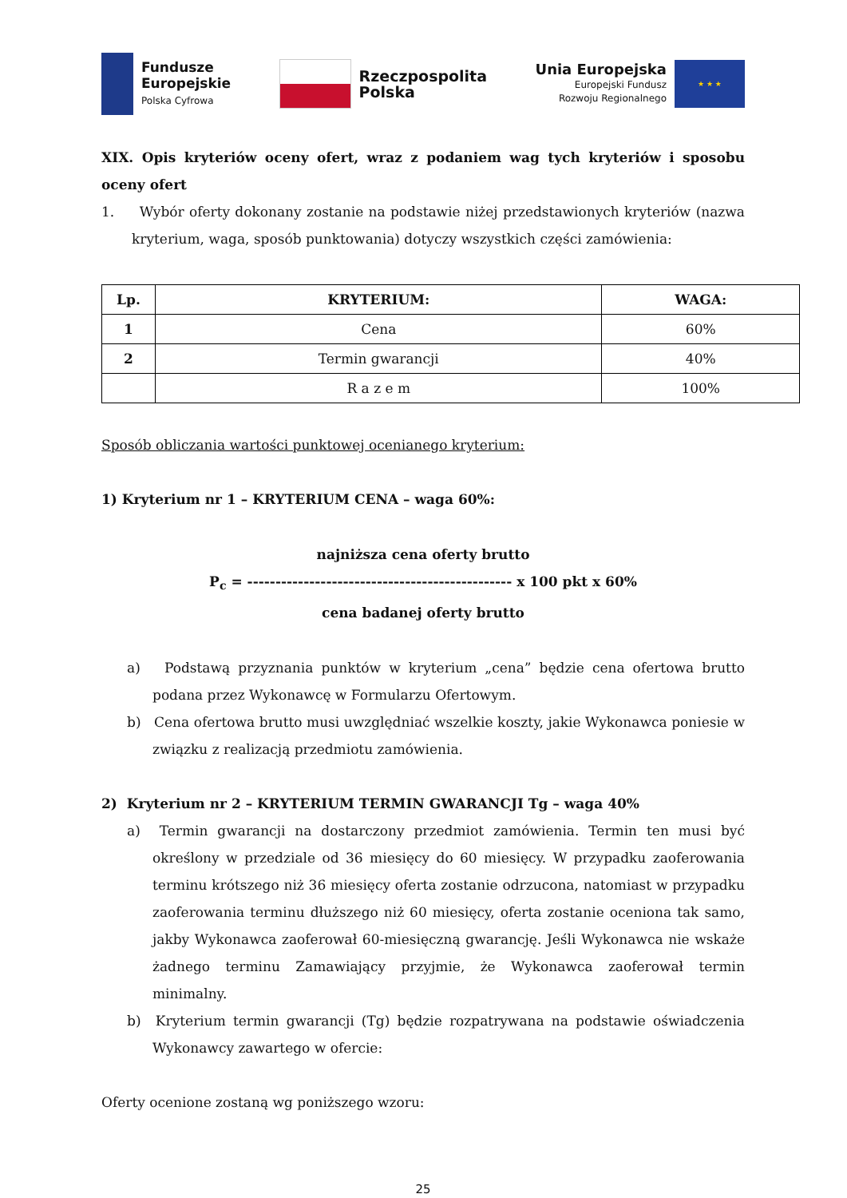Fundusze
Europejskie
Polska Cyfrowa
Rzeczpospolita
Polska
Unia Europejska
Europejski Fundusz
Rozwoju Regionalnego
★ ★ ★
XIX. Opis kryteriów oceny ofert, wraz z podaniem wag tych kryteriów i sposobu oceny ofert
1. Wybór oferty dokonany zostanie na podstawie niżej przedstawionych kryteriów (nazwa kryterium, waga, sposób punktowania) dotyczy wszystkich części zamówienia:
| Lp. | KRYTERIUM: | WAGA: |
| --- | --- | --- |
| 1 | Cena | 60% |
| 2 | Termin gwarancji | 40% |
| | R a z e m | 100% |
Sposób obliczania wartości punktowej ocenianego kryterium:
1) Kryterium nr 1 – KRYTERIUM CENA – waga 60%:
najniższa cena oferty brutto
P<sub>c</sub> = ----------------------------------------------- x 100 pkt x 60%
cena badanej oferty brutto
a) Podstawą przyznania punktów w kryterium „cena” będzie cena ofertowa brutto podana przez Wykonawcę w Formularzu Ofertowym.
b) Cena ofertowa brutto musi uwzględniać wszelkie koszty, jakie Wykonawca poniesie w związku z realizacją przedmiotu zamówienia.
2) Kryterium nr 2 – KRYTERIUM TERMIN GWARANCJI Tg – waga 40%
a) Termin gwarancji na dostarczony przedmiot zamówienia. Termin ten musi być określony w przedziale od 36 miesięcy do 60 miesięcy. W przypadku zaoferowania terminu krótszego niż 36 miesięcy oferta zostanie odrzucona, natomiast w przypadku zaoferowania terminu dłuższego niż 60 miesięcy, oferta zostanie oceniona tak samo, jakby Wykonawca zaoferował 60-miesięczną gwarancję. Jeśli Wykonawca nie wskaże żadnego terminu Zamawiający przyjmie, że Wykonawca zaoferował termin minimalny.
b) Kryterium termin gwarancji (Tg) będzie rozpatrywana na podstawie oświadczenia Wykonawcy zawartego w ofercie:
Oferty ocenione zostaną wg poniższego wzoru:
25